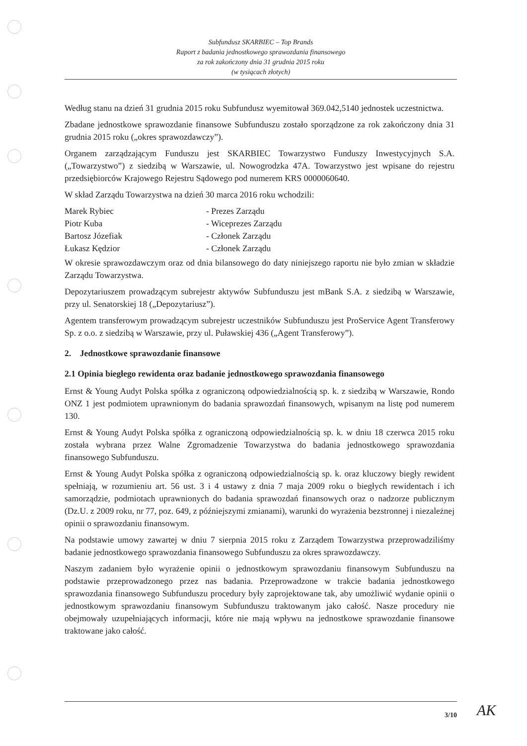Subfundusz SKARBIEC – Top Brands
Raport z badania jednostkowego sprawozdania finansowego
za rok zakończony dnia 31 grudnia 2015 roku
(w tysiącach złotych)
Według stanu na dzień 31 grudnia 2015 roku Subfundusz wyemitował 369.042,5140 jednostek uczestnictwa.
Zbadane jednostkowe sprawozdanie finansowe Subfunduszu zostało sporządzone za rok zakończony dnia 31 grudnia 2015 roku („okres sprawozdawczy”).
Organem zarządzającym Funduszu jest SKARBIEC Towarzystwo Funduszy Inwestycyjnych S.A. („Towarzystwo”) z siedzibą w Warszawie, ul. Nowogrodzka 47A. Towarzystwo jest wpisane do rejestru przedsiębiorców Krajowego Rejestru Sądowego pod numerem KRS 0000060640.
W skład Zarządu Towarzystwa na dzień 30 marca 2016 roku wchodzili:
| Marek Rybiec | - Prezes Zarządu |
| Piotr Kuba | - Wiceprezes Zarządu |
| Bartosz Józefiak | - Członek Zarządu |
| Łukasz Kędzior | - Członek Zarządu |
W okresie sprawozdawczym oraz od dnia bilansowego do daty niniejszego raportu nie było zmian w składzie Zarządu Towarzystwa.
Depozytariuszem prowadzącym subrejestr aktywów Subfunduszu jest mBank S.A. z siedzibą w Warszawie, przy ul. Senatorskiej 18 („Depozytariusz”).
Agentem transferowym prowadzącym subrejestr uczestników Subfunduszu jest ProService Agent Transferowy Sp. z o.o. z siedzibą w Warszawie, przy ul. Puławskiej 436 („Agent Transferowy”).
2. Jednostkowe sprawozdanie finansowe
2.1 Opinia biegłego rewidenta oraz badanie jednostkowego sprawozdania finansowego
Ernst & Young Audyt Polska spółka z ograniczoną odpowiedzialnością sp. k. z siedzibą w Warszawie, Rondo ONZ 1 jest podmiotem uprawnionym do badania sprawozdań finansowych, wpisanym na listę pod numerem 130.
Ernst & Young Audyt Polska spółka z ograniczoną odpowiedzialnością sp. k. w dniu 18 czerwca 2015 roku została wybrana przez Walne Zgromadzenie Towarzystwa do badania jednostkowego sprawozdania finansowego Subfunduszu.
Ernst & Young Audyt Polska spółka z ograniczoną odpowiedzialnością sp. k. oraz kluczowy biegły rewident spełniają, w rozumieniu art. 56 ust. 3 i 4 ustawy z dnia 7 maja 2009 roku o biegłych rewidentach i ich samorządzie, podmiotach uprawnionych do badania sprawozdań finansowych oraz o nadzorze publicznym (Dz.U. z 2009 roku, nr 77, poz. 649, z późniejszymi zmianami), warunki do wyrażenia bezstronnej i niezależnej opinii o sprawozdaniu finansowym.
Na podstawie umowy zawartej w dniu 7 sierpnia 2015 roku z Zarządem Towarzystwa przeprowadziliśmy badanie jednostkowego sprawozdania finansowego Subfunduszu za okres sprawozdawczy.
Naszym zadaniem było wyrażenie opinii o jednostkowym sprawozdaniu finansowym Subfunduszu na podstawie przeprowadzonego przez nas badania. Przeprowadzone w trakcie badania jednostkowego sprawozdania finansowego Subfunduszu procedury były zaprojektowane tak, aby umożliwić wydanie opinii o jednostkowym sprawozdaniu finansowym Subfunduszu traktowanym jako całość. Nasze procedury nie obejmowały uzupełniających informacji, które nie mają wpływu na jednostkowe sprawozdanie finansowe traktowane jako całość.
3/10 AK